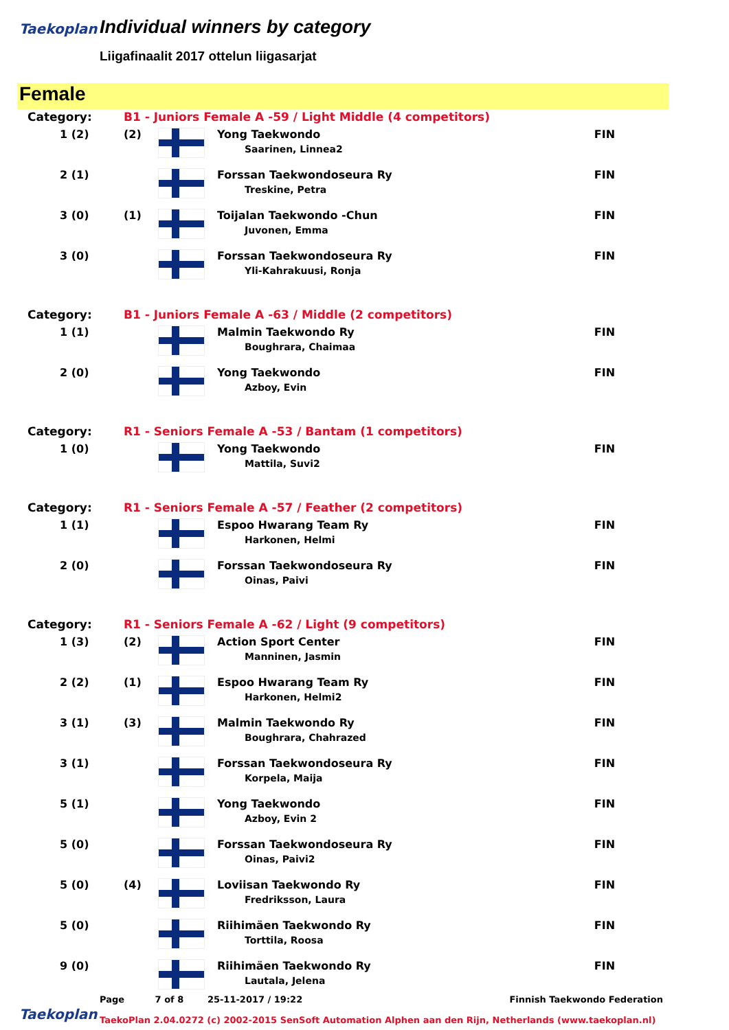Taekoplan
Individual winners by category
Liigafinaalit 2017 ottelun liigasarjat
Female
| Category: | B1 - Juniors Female A -59 / Light Middle (4 competitors) | | | |
| 1 (2) | (2) | | Yong Taekwondo Saarinen, Linnea2 | FIN |
| 2 (1) | | | Forssan Taekwondoseura Ry Treskine, Petra | FIN |
| 3 (0) | (1) | | Toijalan Taekwondo -Chun Juvonen, Emma | FIN |
| 3 (0) | | | Forssan Taekwondoseura Ry Yli-Kahrakuusi, Ronja | FIN |
| Category: | B1 - Juniors Female A -63 / Middle (2 competitors) | | | |
| 1 (1) | | | Malmin Taekwondo Ry Boughrara, Chaimaa | FIN |
| 2 (0) | | | Yong Taekwondo Azboy, Evin | FIN |
| Category: | R1 - Seniors Female A -53 / Bantam (1 competitors) | | | |
| 1 (0) | | | Yong Taekwondo Mattila, Suvi2 | FIN |
| Category: | R1 - Seniors Female A -57 / Feather (2 competitors) | | | |
| 1 (1) | | | Espoo Hwarang Team Ry Harkonen, Helmi | FIN |
| 2 (0) | | | Forssan Taekwondoseura Ry Oinas, Paivi | FIN |
| Category: | R1 - Seniors Female A -62 / Light (9 competitors) | | | |
| 1 (3) | (2) | | Action Sport Center Manninen, Jasmin | FIN |
| 2 (2) | (1) | | Espoo Hwarang Team Ry Harkonen, Helmi2 | FIN |
| 3 (1) | (3) | | Malmin Taekwondo Ry Boughrara, Chahrazed | FIN |
| 3 (1) | | | Forssan Taekwondoseura Ry Korpela, Maija | FIN |
| 5 (1) | | | Yong Taekwondo Azboy, Evin 2 | FIN |
| 5 (0) | | | Forssan Taekwondoseura Ry Oinas, Paivi2 | FIN |
| 5 (0) | (4) | | Loviisan Taekwondo Ry Fredriksson, Laura | FIN |
| 5 (0) | | | Riihimäen Taekwondo Ry Torttila, Roosa | FIN |
| 9 (0) | | | Riihimäen Taekwondo Ry Lautala, Jelena | FIN |
Page 7 of 8 25-11-2017 / 19:22 Finnish Taekwondo Federation
Taekoplan
TaekoPlan 2.04.0272 (c) 2002-2015 SenSoft Automation Alphen aan den Rijn, Netherlands (www.taekoplan.nl)